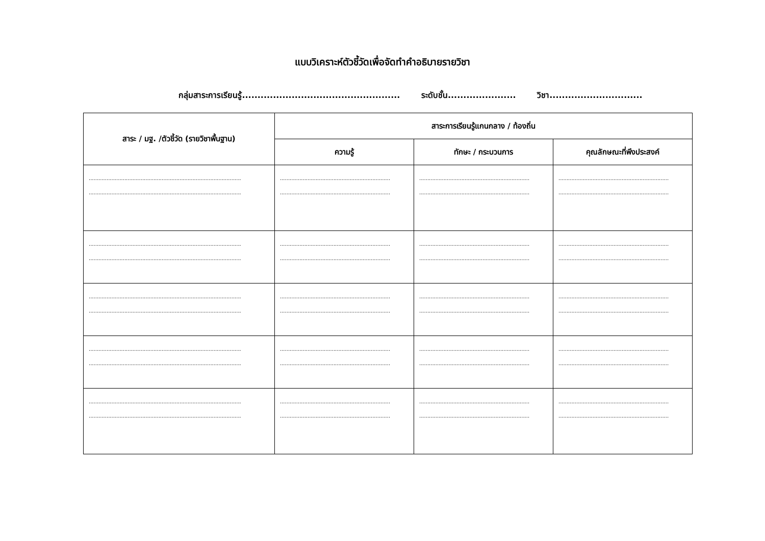แบบวิเคราะห์ตัวชี้วัดเพื่อจัดทำคำอธิบายรายวิชา
กลุ่มสาระการเรียนรู้................................................... ระดับชั้น...................... วิชา..............................
| สาระ / มฐ. /ตัวชี้วัด (รายวิชาพื้นฐาน) | สาระการเรียนรู้แกนกลาง / ท้องถิ่น | | |
| --- | --- | --- | --- |
| | ความรู้ | ทักษะ / กระบวนการ | คุณลักษณะที่พึงประสงค์ |
| .............................................................................................. .............................................................................................. | .................................................................... .................................................................... | .................................................................... .................................................................... | .................................................................... .................................................................... |
| .............................................................................................. .............................................................................................. | .................................................................... .................................................................... | .................................................................... .................................................................... | .................................................................... .................................................................... |
| .............................................................................................. .............................................................................................. | .................................................................... .................................................................... | .................................................................... .................................................................... | .................................................................... .................................................................... |
| .............................................................................................. .............................................................................................. | .................................................................... .................................................................... | .................................................................... .................................................................... | .................................................................... .................................................................... |
| .............................................................................................. .............................................................................................. | .................................................................... .................................................................... | .................................................................... .................................................................... | .................................................................... .................................................................... |